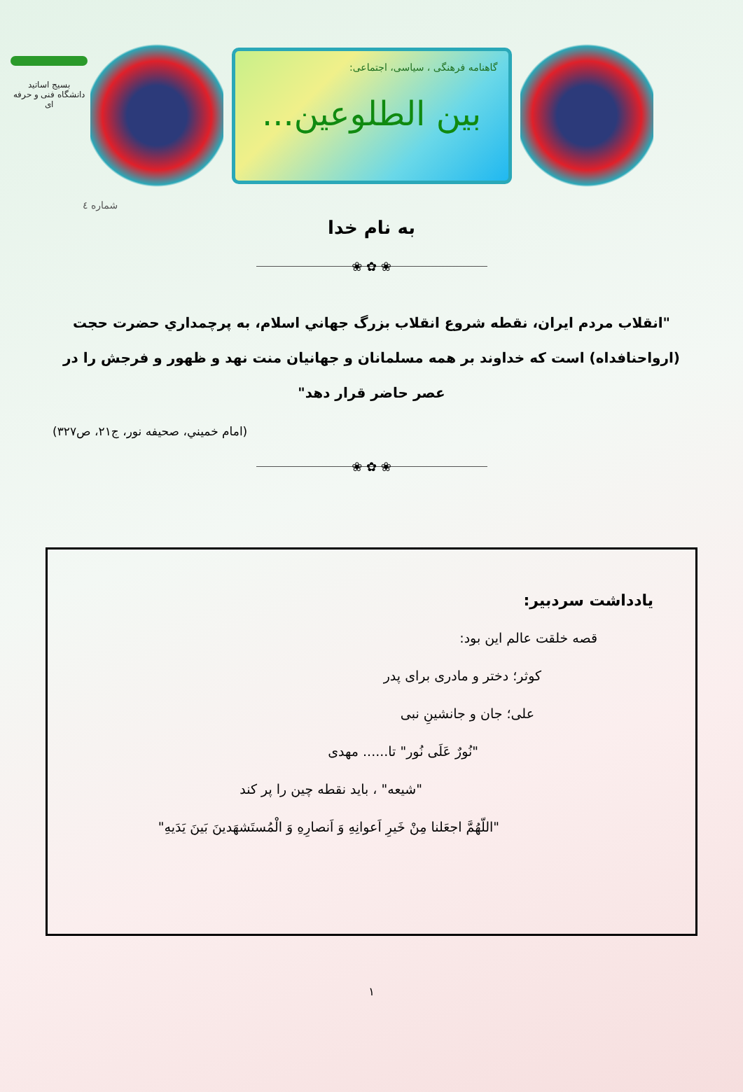بسیج اساتید
دانشگاه فنی و حرفه ای
گاهنامه فرهنگی ، سیاسی، اجتماعی:
بین الطلوعین...
شماره ٤
به نام خدا
❀ ✿ ❀
"انقلاب مردم ایران، نقطه شروع انقلاب بزرگ جهاني اسلام، به پرچمداري حضرت حجت (ارواحنافداه) است كه خداوند بر همه مسلمانان و جهانيان منت نهد و ظهور و فرجش را در عصر حاضر قرار دهد"
(امام خميني، صحيفه نور، ج۲۱، ص۳۲۷)
❀ ✿ ❀
یادداشت سردبیر:
قصه خلقت عالم این بود:
کوثر؛ دختر و مادری برای پدر
علی؛ جان و جانشینِ نبی
"نُورٌ عَلَی نُور" تا...... مهدی
"شیعه" ، باید نقطه چین را پر کند
"اللّهُمَّ اجعَلنا مِنْ خَیرِ اَعوانِهِ وَ اَنصارِهِ وَ الْمُستَشهَدینَ بَینَ یَدَیهِ"
۱